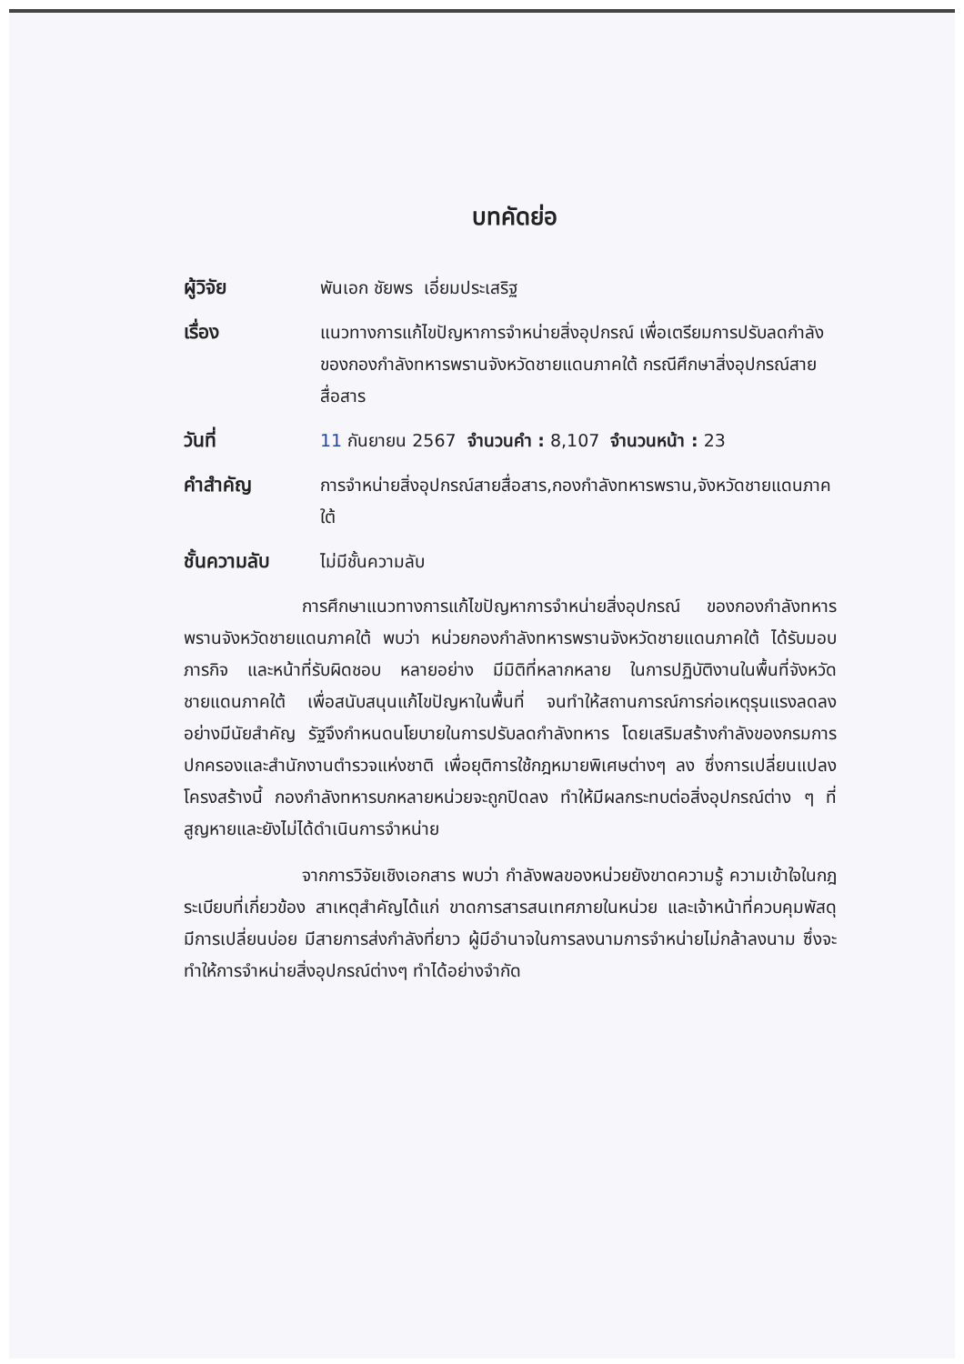บทคัดย่อ
ผู้วิจัย พันเอก ชัยพร เอี่ยมประเสริฐ
เรื่อง แนวทางการแก้ไขปัญหาการจำหน่ายสิ่งอุปกรณ์ เพื่อเตรียมการปรับลดกำลังของกองกำลังทหารพรานจังหวัดชายแดนภาคใต้ กรณีศึกษาสิ่งอุปกรณ์สายสื่อสาร
วันที่ 11 กันยายน 2567 จำนวนคำ : 8,107 จำนวนหน้า : 23
คำสำคัญ การจำหน่ายสิ่งอุปกรณ์สายสื่อสาร,กองกำลังทหารพราน,จังหวัดชายแดนภาคใต้
ชั้นความลับ ไม่มีชั้นความลับ
การศึกษาแนวทางการแก้ไขปัญหาการจำหน่ายสิ่งอุปกรณ์ ของกองกำลังทหารพรานจังหวัดชายแดนภาคใต้ พบว่า หน่วยกองกำลังทหารพรานจังหวัดชายแดนภาคใต้ ได้รับมอบภารกิจ และหน้าที่รับผิดชอบ หลายอย่าง มีมิติที่หลากหลาย ในการปฏิบัติงานในพื้นที่จังหวัดชายแดนภาคใต้ เพื่อสนับสนุนแก้ไขปัญหาในพื้นที่ จนทำให้สถานการณ์การก่อเหตุรุนแรงลดลงอย่างมีนัยสำคัญ รัฐจึงกำหนดนโยบายในการปรับลดกำลังทหาร โดยเสริมสร้างกำลังของกรมการปกครองและสำนักงานตำรวจแห่งชาติ เพื่อยุติการใช้กฎหมายพิเศษต่างๆ ลง ซึ่งการเปลี่ยนแปลงโครงสร้างนี้ กองกำลังทหารบกหลายหน่วยจะถูกปิดลง ทำให้มีผลกระทบต่อสิ่งอุปกรณ์ต่าง ๆ ที่สูญหายและยังไม่ได้ดำเนินการจำหน่าย
จากการวิจัยเชิงเอกสาร พบว่า กำลังพลของหน่วยยังขาดความรู้ ความเข้าใจในกฎ ระเบียบที่เกี่ยวข้อง สาเหตุสำคัญได้แก่ ขาดการสารสนเทศภายในหน่วย และเจ้าหน้าที่ควบคุมพัสดุ มีการเปลี่ยนบ่อย มีสายการส่งกำลังที่ยาว ผู้มีอำนาจในการลงนามการจำหน่ายไม่กล้าลงนาม ซึ่งจะทำให้การจำหน่ายสิ่งอุปกรณ์ต่างๆ ทำได้อย่างจำกัด